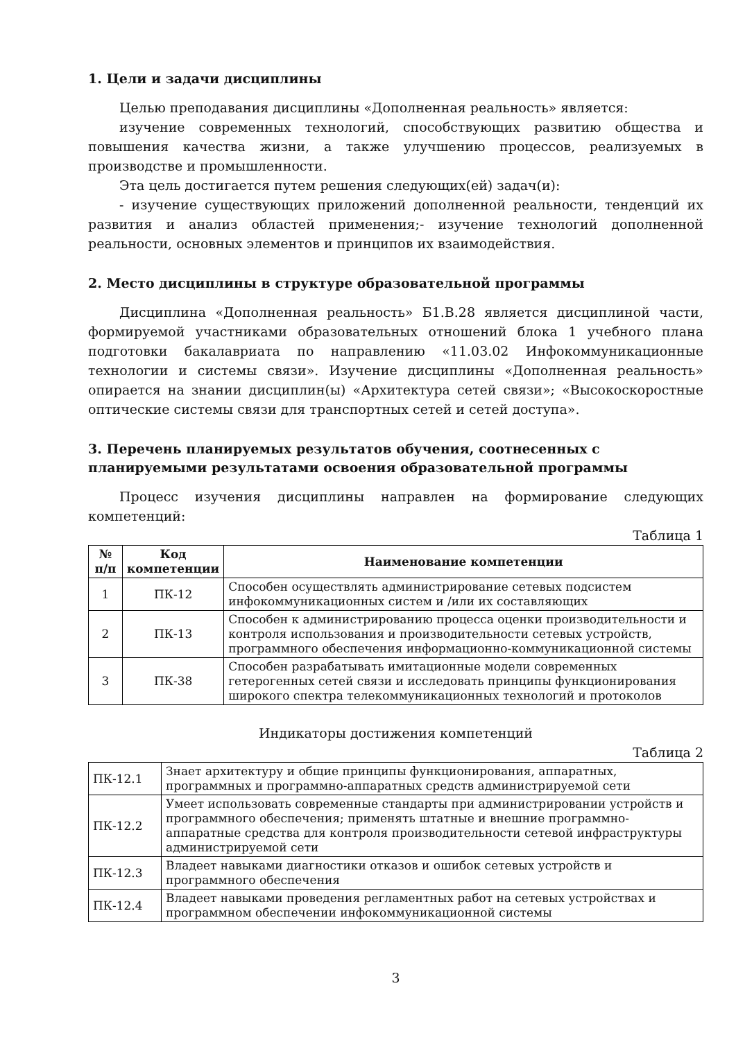1. Цели и задачи дисциплины
Целью преподавания дисциплины «Дополненная реальность» является:
изучение современных технологий, способствующих развитию общества и повышения качества жизни, а также улучшению процессов, реализуемых в производстве и промышленности.
Эта цель достигается путем решения следующих(ей) задач(и):
- изучение существующих приложений дополненной реальности, тенденций их развития и анализ областей применения;- изучение технологий дополненной реальности, основных элементов и принципов их взаимодействия.
2. Место дисциплины в структуре образовательной программы
Дисциплина «Дополненная реальность» Б1.В.28 является дисциплиной части, формируемой участниками образовательных отношений блока 1 учебного плана подготовки бакалавриата по направлению «11.03.02 Инфокоммуникационные технологии и системы связи». Изучение дисциплины «Дополненная реальность» опирается на знании дисциплин(ы) «Архитектура сетей связи»; «Высокоскоростные оптические системы связи для транспортных сетей и сетей доступа».
3. Перечень планируемых результатов обучения, соотнесенных с планируемыми результатами освоения образовательной программы
Процесс изучения дисциплины направлен на формирование следующих компетенций:
Таблица 1
| № п/п | Код компетенции | Наименование компетенции |
| --- | --- | --- |
| 1 | ПК-12 | Способен осуществлять администрирование сетевых подсистем инфокоммуникационных систем и /или их составляющих |
| 2 | ПК-13 | Способен к администрированию процесса оценки производительности и контроля использования и производительности сетевых устройств, программного обеспечения информационно-коммуникационной системы |
| 3 | ПК-38 | Способен разрабатывать имитационные модели современных гетерогенных сетей связи и исследовать принципы функционирования широкого спектра телекоммуникационных технологий и протоколов |
Индикаторы достижения компетенций
Таблица 2
| ПК-12.1 | Знает архитектуру и общие принципы функционирования, аппаратных, программных и программно-аппаратных средств администрируемой сети |
| ПК-12.2 | Умеет использовать современные стандарты при администрировании устройств и программного обеспечения; применять штатные и внешние программно-аппаратные средства для контроля производительности сетевой инфраструктуры администрируемой сети |
| ПК-12.3 | Владеет навыками диагностики отказов и ошибок сетевых устройств и программного обеспечения |
| ПК-12.4 | Владеет навыками проведения регламентных работ на сетевых устройствах и программном обеспечении инфокоммуникационной системы |
3